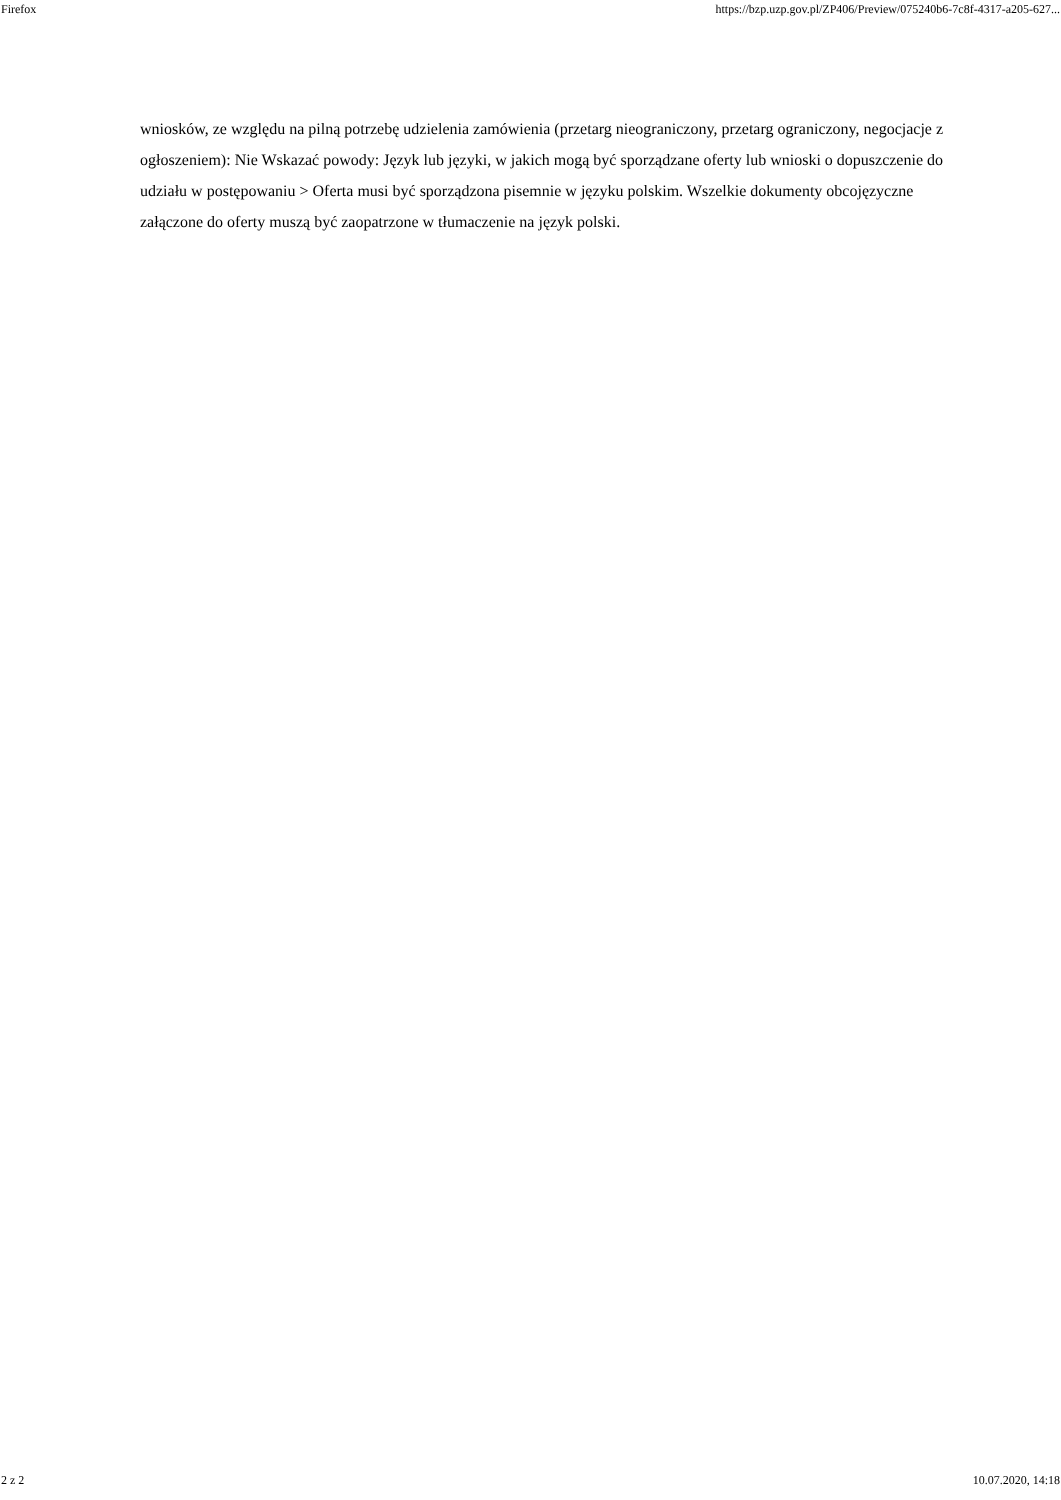Firefox https://bzp.uzp.gov.pl/ZP406/Preview/075240b6-7c8f-4317-a205-627...
wniosków, ze względu na pilną potrzebę udzielenia zamówienia (przetarg nieograniczony, przetarg ograniczony, negocjacje z ogłoszeniem): Nie Wskazać powody: Język lub języki, w jakich mogą być sporządzane oferty lub wnioski o dopuszczenie do udziału w postępowaniu > Oferta musi być sporządzona pisemnie w języku polskim. Wszelkie dokumenty obcojęzyczne załączone do oferty muszą być zaopatrzone w tłumaczenie na język polski.
2 z 2 10.07.2020, 14:18